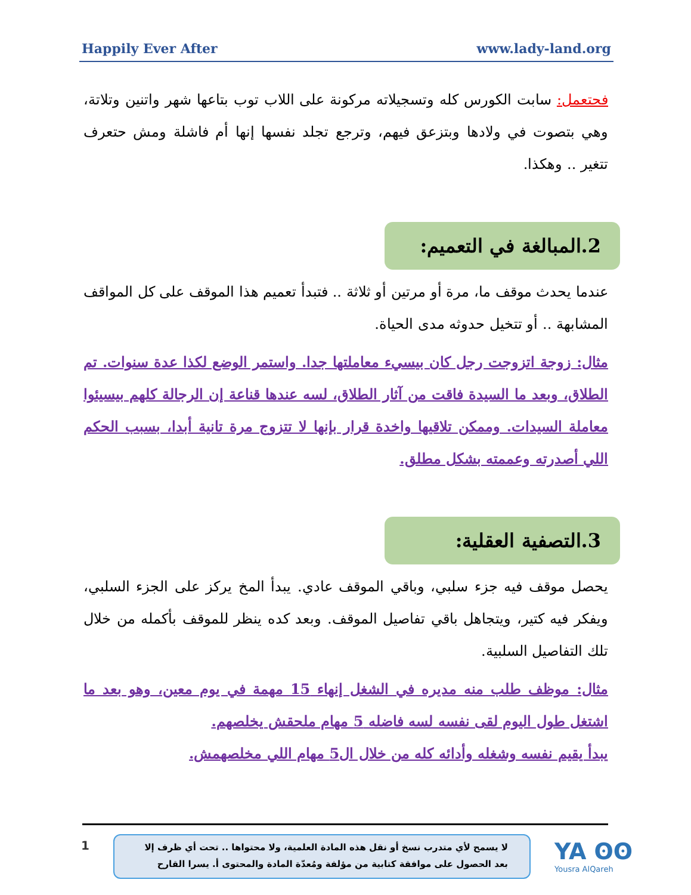Happily Ever After www.lady-land.org
فحتعمل: سابت الكورس كله وتسجيلاته مركونة على اللاب توب بتاعها شهر واتنين وتلاتة، وهي بتصوت في ولادها وبتزعق فيهم، وترجع تجلد نفسها إنها أم فاشلة ومش حتعرف تتغير .. وهكذا.
2.المبالغة في التعميم:
عندما يحدث موقف ما، مرة أو مرتين أو ثلاثة .. فتبدأ تعميم هذا الموقف على كل المواقف المشابهة .. أو تتخيل حدوثه مدى الحياة.
مثال: زوجة اتزوجت رجل كان بيسيء معاملتها جدا. واستمر الوضع لكذا عدة سنوات. تم الطلاق، وبعد ما السيدة فاقت من آثار الطلاق، لسه عندها قناعة إن الرجالة كلهم بيسيئوا معاملة السيدات. وممكن تلاقيها واخدة قرار بإنها لا تتزوج مرة تانية أبدا، بسبب الحكم اللي أصدرته وعممته بشكل مطلق.
3.التصفية العقلية:
يحصل موقف فيه جزء سلبي، وباقي الموقف عادي. يبدأ المخ يركز على الجزء السلبي، ويفكر فيه كتير، ويتجاهل باقي تفاصيل الموقف. وبعد كده ينظر للموقف بأكمله من خلال تلك التفاصيل السلبية.
مثال: موظف طلب منه مديره في الشغل إنهاء 15 مهمة في يوم معين، وهو بعد ما اشتغل طول اليوم لقى نفسه لسه فاضله 5 مهام ملحقش يخلصهم.
يبدأ يقيم نفسه وشغله وأدائه كله من خلال ال5 مهام اللي مخلصهمش.
1
لا يسمح لأي متدرب نسخ أو نقل هذه المادة العلمية، ولا محتواها .. تحت أي ظرف إلا بعد الحصول على موافقة كتابية من مؤلفة ومُعدّة المادة والمحتوى أ. يسرا القارح
YA ʘʘ
Yousra AlQareh